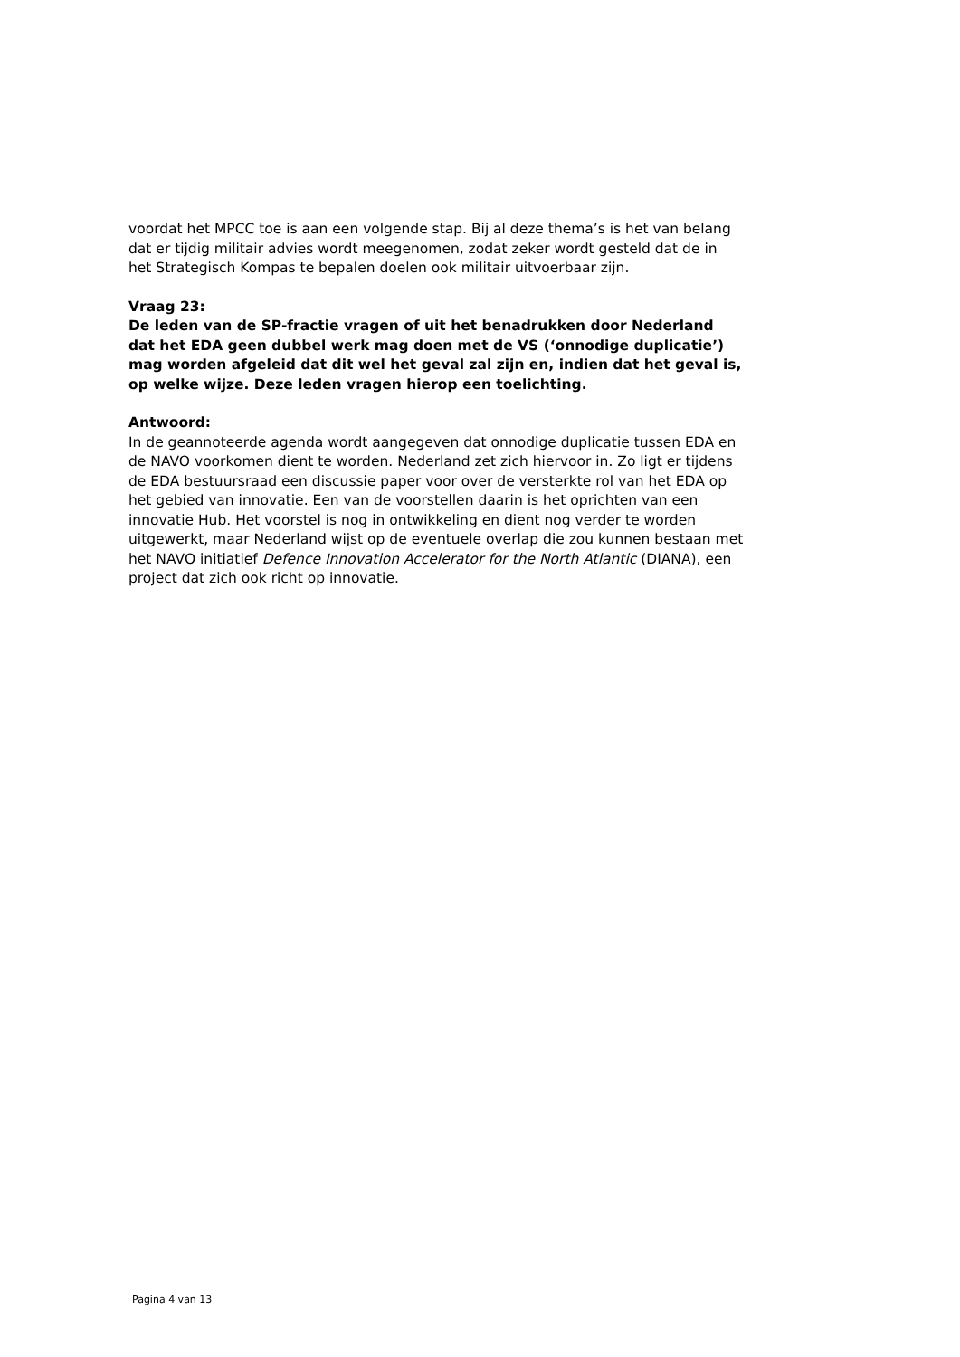voordat het MPCC toe is aan een volgende stap. Bij al deze thema’s is het van belang dat er tijdig militair advies wordt meegenomen, zodat zeker wordt gesteld dat de in het Strategisch Kompas te bepalen doelen ook militair uitvoerbaar zijn.
Vraag 23:
De leden van de SP-fractie vragen of uit het benadrukken door Nederland dat het EDA geen dubbel werk mag doen met de VS (‘onnodige duplicatie’) mag worden afgeleid dat dit wel het geval zal zijn en, indien dat het geval is, op welke wijze. Deze leden vragen hierop een toelichting.
Antwoord:
In de geannoteerde agenda wordt aangegeven dat onnodige duplicatie tussen EDA en de NAVO voorkomen dient te worden. Nederland zet zich hiervoor in. Zo ligt er tijdens de EDA bestuursraad een discussie paper voor over de versterkte rol van het EDA op het gebied van innovatie. Een van de voorstellen daarin is het oprichten van een innovatie Hub. Het voorstel is nog in ontwikkeling en dient nog verder te worden uitgewerkt, maar Nederland wijst op de eventuele overlap die zou kunnen bestaan met het NAVO initiatief Defence Innovation Accelerator for the North Atlantic (DIANA), een project dat zich ook richt op innovatie.
Pagina 4 van 13